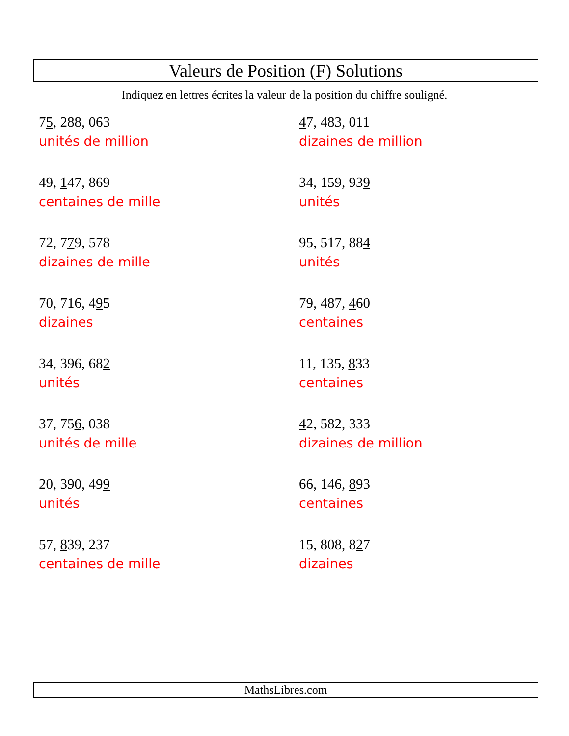Valeurs de Position (F) Solutions
Indiquez en lettres écrites la valeur de la position du chiffre souligné.
75, 288, 063
unités de million
47, 483, 011
dizaines de million
49, 147, 869
centaines de mille
34, 159, 939
unités
72, 779, 578
dizaines de mille
95, 517, 884
unités
70, 716, 495
dizaines
79, 487, 460
centaines
34, 396, 682
unités
11, 135, 833
centaines
37, 756, 038
unités de mille
42, 582, 333
dizaines de million
20, 390, 499
unités
66, 146, 893
centaines
57, 839, 237
centaines de mille
15, 808, 827
dizaines
MathsLibres.com